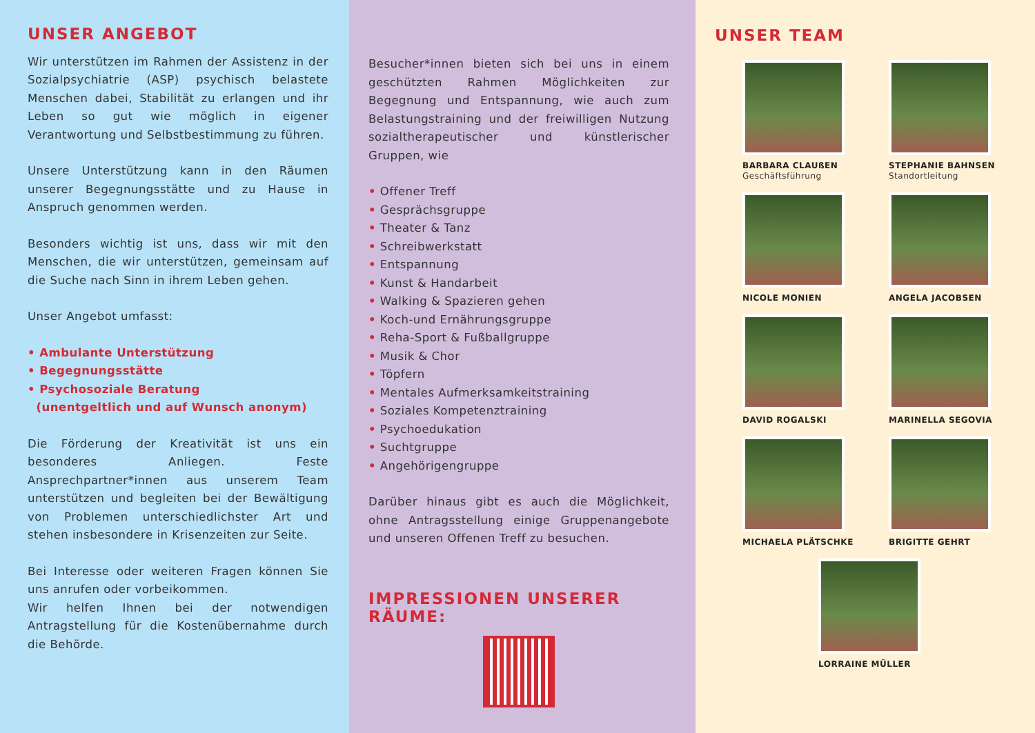UNSER ANGEBOT
Wir unterstützen im Rahmen der Assistenz in der Sozialpsychiatrie (ASP) psychisch belastete Menschen dabei, Stabilität zu erlangen und ihr Leben so gut wie möglich in eigener Verantwortung und Selbstbestimmung zu führen.
Unsere Unterstützung kann in den Räumen unserer Begegnungsstätte und zu Hause in Anspruch genommen werden.
Besonders wichtig ist uns, dass wir mit den Menschen, die wir unterstützen, gemeinsam auf die Suche nach Sinn in ihrem Leben gehen.
Unser Angebot umfasst:
• Ambulante Unterstützung
• Begegnungsstätte
• Psychosoziale Beratung
(unentgeltlich und auf Wunsch anonym)
Die Förderung der Kreativität ist uns ein besonderes Anliegen. Feste Ansprechpartner*innen aus unserem Team unterstützen und begleiten bei der Bewältigung von Problemen unterschiedlichster Art und stehen insbesondere in Krisenzeiten zur Seite.
Bei Interesse oder weiteren Fragen können Sie uns anrufen oder vorbeikommen.
Wir helfen Ihnen bei der notwendigen Antragstellung für die Kostenübernahme durch die Behörde.
Besucher*innen bieten sich bei uns in einem geschützten Rahmen Möglichkeiten zur Begegnung und Entspannung, wie auch zum Belastungstraining und der freiwilligen Nutzung sozialtherapeutischer und künstlerischer Gruppen, wie
• Offener Treff
• Gesprächsgruppe
• Theater & Tanz
• Schreibwerkstatt
• Entspannung
• Kunst & Handarbeit
• Walking & Spazieren gehen
• Koch-und Ernährungsgruppe
• Reha-Sport & Fußballgruppe
• Musik & Chor
• Töpfern
• Mentales Aufmerksamkeitstraining
• Soziales Kompetenztraining
• Psychoedukation
• Suchtgruppe
• Angehörigengruppe
Darüber hinaus gibt es auch die Möglichkeit, ohne Antragsstellung einige Gruppenangebote und unseren Offenen Treff zu besuchen.
IMPRESSIONEN UNSERER RÄUME:
UNSER TEAM
BARBARA CLAUßEN
Geschäftsführung
STEPHANIE BAHNSEN
Standortleitung
NICOLE MONIEN
ANGELA JACOBSEN
DAVID ROGALSKI
MARINELLA SEGOVIA
MICHAELA PLÄTSCHKE
BRIGITTE GEHRT
LORRAINE MÜLLER